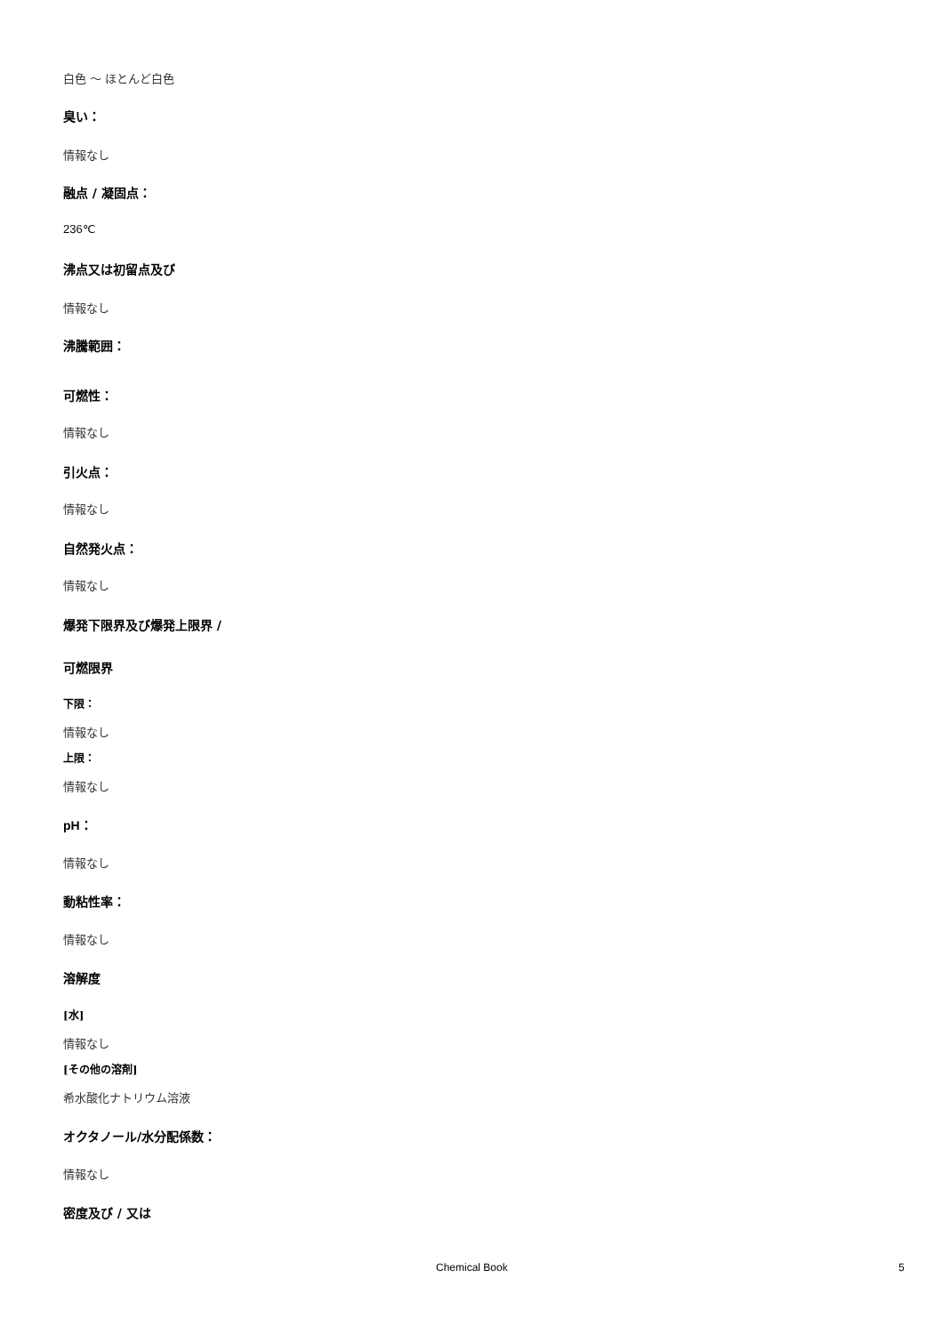白色 ～ ほとんど白色
臭い：
情報なし
融点 / 凝固点：
236℃
沸点又は初留点及び
情報なし
沸騰範囲：
可燃性：
情報なし
引火点：
情報なし
自然発火点：
情報なし
爆発下限界及び爆発上限界 /
可燃限界
下限：
情報なし
上限：
情報なし
pH：
情報なし
動粘性率：
情報なし
溶解度
[水]
情報なし
[その他の溶剤]
希水酸化ナトリウム溶液
オクタノール/水分配係数：
情報なし
密度及び / 又は
Chemical Book 5